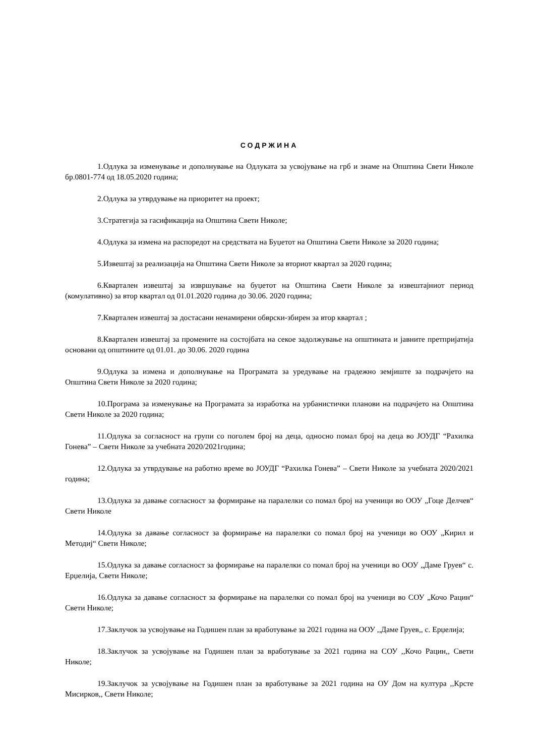СОДРЖИНА
1.Одлука за изменување и дополнување на Одлуката за усвојување на грб и знаме на Општина Свети Николе бр.0801-774 од 18.05.2020 година;
2.Одлука за утврдување на приоритет на проект;
3.Стратегија за гасификација на Општина Свети Николе;
4.Одлука за измена на распоредот на средствата на Буџетот на Општина Свети Николе за 2020 година;
5.Извештај за реализација на Општина Свети Николе за вториот квартал за 2020 година;
6.Квартален извештај за извршување на буџетот на Општина Свети Николе за извештајниот период (комулативно) за втор квартал од 01.01.2020 година до 30.06. 2020 година;
7.Квартален извештај за достасани ненамирени обврски-збирен за втор квартал ;
8.Квартален извештај за промените на состојбата на секое задолжување на општината и јавните претпријатија основани од општините од 01.01. до 30.06. 2020 година
9.Одлука за измена и дополнување на Програмата за уредување на градежно земјиште за подрачјето на Општина Свети Николе за 2020 година;
10.Програма за изменување на Програмата за изработка на урбанистички планови на подрачјето на Општина Свети Николе за 2020 година;
11.Одлука за согласност на групи со поголем број на деца, односно помал број на деца во ЈОУДГ “Рахилка Гонева” – Свети Николе за учебната 2020/2021година;
12.Одлука за утврдување на работно време во ЈОУДГ “Рахилка Гонева” – Свети Николе за учебната 2020/2021 година;
13.Одлука за давање согласност за формирање на паралелки со помал број на ученици во ООУ „Гоце Делчев“ Свети Николе
14.Одлука за давање согласност за формирање на паралелки со помал број на ученици во ООУ „Кирил и Методиј“ Свети Николе;
15.Одлука за давање согласност за формирање на паралелки со помал број на ученици во ООУ „Даме Груев“ с. Ерџелија, Свети Николе;
16.Одлука за давање согласност за формирање на паралелки со помал број на ученици во СОУ „Кочо Рацин“ Свети Николе;
17.Заклучок за усвојување на Годишен план за вработување за 2021 година на ООУ ,,Даме Груев,, с. Ерџелија;
18.Заклучок за усвојување на Годишен план за вработување за 2021 година на СОУ ,,Кочо Рацин,, Свети Николе;
19.Заклучок за усвојување на Годишен план за вработување за 2021 година на ОУ Дом на култура ,,Крсте Мисирков,, Свети Николе;